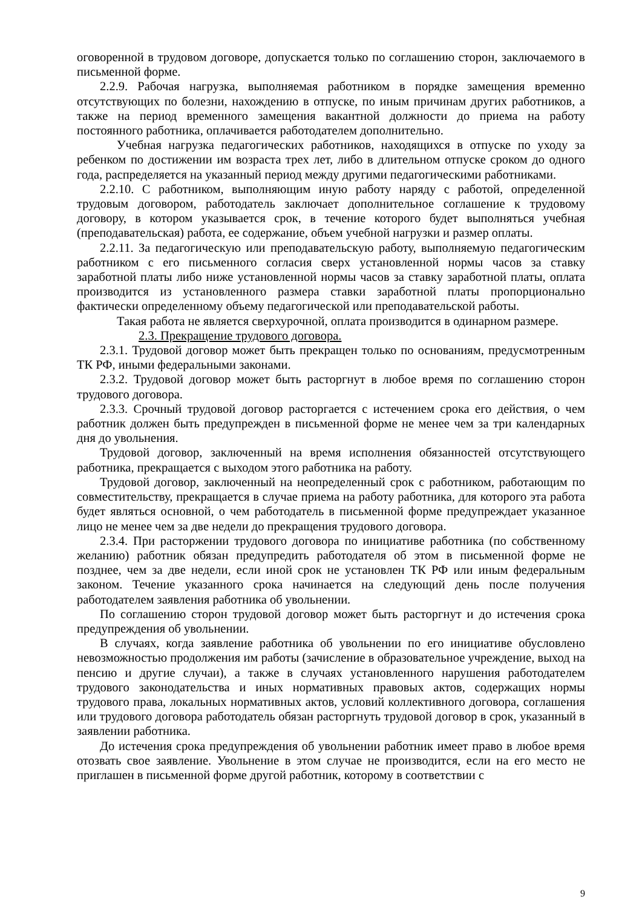оговоренной в трудовом договоре, допускается только по соглашению сторон, заключаемого в письменной форме.
2.2.9. Рабочая нагрузка, выполняемая работником в порядке замещения временно отсутствующих по болезни, нахождению в отпуске, по иным причинам других работников, а также на период временного замещения вакантной должности до приема на работу постоянного работника, оплачивается работодателем дополнительно.
Учебная нагрузка педагогических работников, находящихся в отпуске по уходу за ребенком по достижении им возраста трех лет, либо в длительном отпуске сроком до одного года, распределяется на указанный период между другими педагогическими работниками.
2.2.10. С работником, выполняющим иную работу наряду с работой, определенной трудовым договором, работодатель заключает дополнительное соглашение к трудовому договору, в котором указывается срок, в течение которого будет выполняться учебная (преподавательская) работа, ее содержание, объем учебной нагрузки и размер оплаты.
2.2.11. За педагогическую или преподавательскую работу, выполняемую педагогическим работником с его письменного согласия сверх установленной нормы часов за ставку заработной платы либо ниже установленной нормы часов за ставку заработной платы, оплата производится из установленного размера ставки заработной платы пропорционально фактически определенному объему педагогической или преподавательской работы.
Такая работа не является сверхурочной, оплата производится в одинарном размере.
2.3. Прекращение трудового договора.
2.3.1. Трудовой договор может быть прекращен только по основаниям, предусмотренным ТК РФ, иными федеральными законами.
2.3.2. Трудовой договор может быть расторгнут в любое время по соглашению сторон трудового договора.
2.3.3. Срочный трудовой договор расторгается с истечением срока его действия, о чем работник должен быть предупрежден в письменной форме не менее чем за три календарных дня до увольнения.
Трудовой договор, заключенный на время исполнения обязанностей отсутствующего работника, прекращается с выходом этого работника на работу.
Трудовой договор, заключенный на неопределенный срок с работником, работающим по совместительству, прекращается в случае приема на работу работника, для которого эта работа будет являться основной, о чем работодатель в письменной форме предупреждает указанное лицо не менее чем за две недели до прекращения трудового договора.
2.3.4. При расторжении трудового договора по инициативе работника (по собственному желанию) работник обязан предупредить работодателя об этом в письменной форме не позднее, чем за две недели, если иной срок не установлен ТК РФ или иным федеральным законом. Течение указанного срока начинается на следующий день после получения работодателем заявления работника об увольнении.
По соглашению сторон трудовой договор может быть расторгнут и до истечения срока предупреждения об увольнении.
В случаях, когда заявление работника об увольнении по его инициативе обусловлено невозможностью продолжения им работы (зачисление в образовательное учреждение, выход на пенсию и другие случаи), а также в случаях установленного нарушения работодателем трудового законодательства и иных нормативных правовых актов, содержащих нормы трудового права, локальных нормативных актов, условий коллективного договора, соглашения или трудового договора работодатель обязан расторгнуть трудовой договор в срок, указанный в заявлении работника.
До истечения срока предупреждения об увольнении работник имеет право в любое время отозвать свое заявление. Увольнение в этом случае не производится, если на его место не приглашен в письменной форме другой работник, которому в соответствии с
9